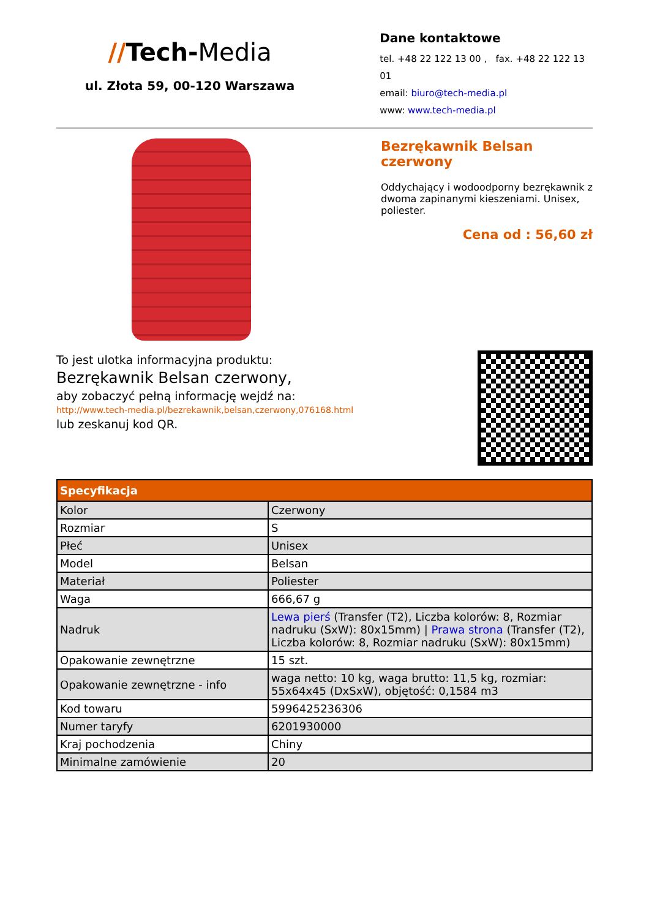//Tech-Media
ul. Złota 59, 00-120 Warszawa
Dane kontaktowe
tel. +48 22 122 13 00 , fax. +48 22 122 13 01
email: biuro@tech-media.pl
www: www.tech-media.pl
Bezrękawnik Belsan czerwony
Oddychający i wodoodporny bezrękawnik z dwoma zapinanymi kieszeniami. Unisex, poliester.
Cena od : 56,60 zł
To jest ulotka informacyjna produktu:
Bezrękawnik Belsan czerwony,
aby zobaczyć pełną informację wejdź na:
http://www.tech-media.pl/bezrekawnik,belsan,czerwony,076168.html
lub zeskanuj kod QR.
| Specyfikacja | |
| --- | --- |
| Kolor | Czerwony |
| Rozmiar | S |
| Płeć | Unisex |
| Model | Belsan |
| Materiał | Poliester |
| Waga | 666,67 g |
| Nadruk | Lewa pierś (Transfer (T2), Liczba kolorów: 8, Rozmiar nadruku (SxW): 80x15mm) / Prawa strona (Transfer (T2), Liczba kolorów: 8, Rozmiar nadruku (SxW): 80x15mm) |
| Opakowanie zewnętrzne | 15 szt. |
| Opakowanie zewnętrzne - info | waga netto: 10 kg, waga brutto: 11,5 kg, rozmiar: 55x64x45 (DxSxW), objętość: 0,1584 m3 |
| Kod towaru | 5996425236306 |
| Numer taryfy | 6201930000 |
| Kraj pochodzenia | Chiny |
| Minimalne zamówienie | 20 |